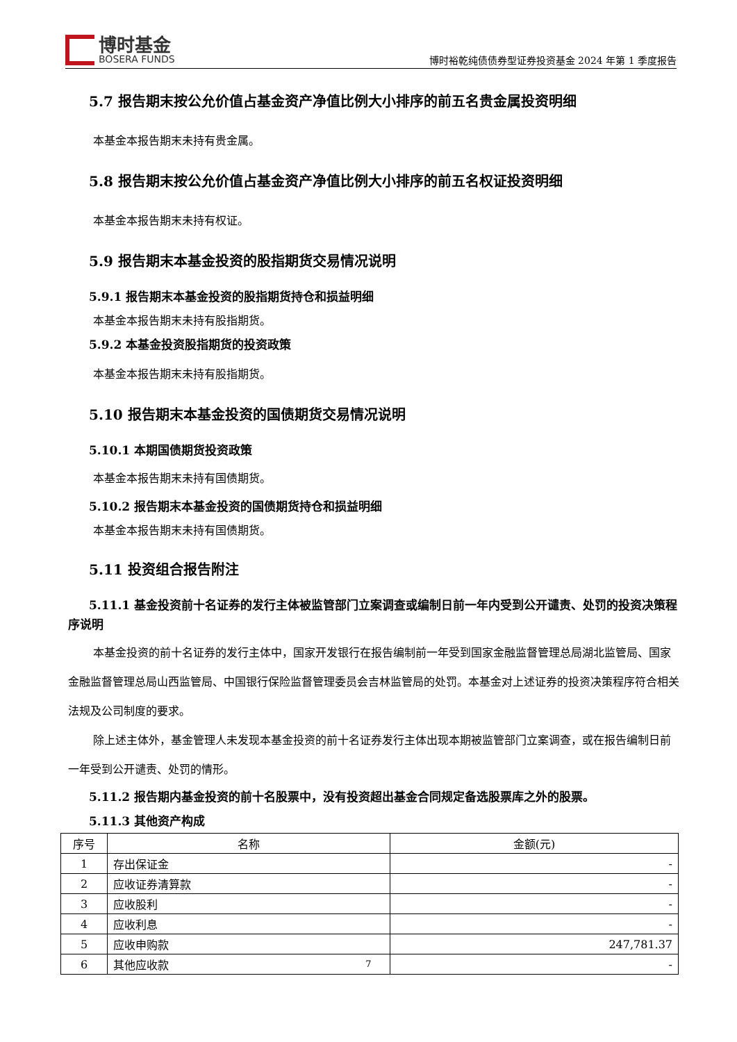博时基金
BOSERA FUNDS
博时裕乾纯债债券型证券投资基金 2024 年第 1 季度报告
5.7 报告期末按公允价值占基金资产净值比例大小排序的前五名贵金属投资明细
本基金本报告期末未持有贵金属。
5.8 报告期末按公允价值占基金资产净值比例大小排序的前五名权证投资明细
本基金本报告期末未持有权证。
5.9 报告期末本基金投资的股指期货交易情况说明
5.9.1 报告期末本基金投资的股指期货持仓和损益明细
本基金本报告期末未持有股指期货。
5.9.2 本基金投资股指期货的投资政策
本基金本报告期末未持有股指期货。
5.10 报告期末本基金投资的国债期货交易情况说明
5.10.1 本期国债期货投资政策
本基金本报告期末未持有国债期货。
5.10.2 报告期末本基金投资的国债期货持仓和损益明细
本基金本报告期末未持有国债期货。
5.11 投资组合报告附注
5.11.1 基金投资前十名证券的发行主体被监管部门立案调查或编制日前一年内受到公开谴责、处罚的投资决策程序说明
本基金投资的前十名证券的发行主体中，国家开发银行在报告编制前一年受到国家金融监督管理总局湖北监管局、国家金融监督管理总局山西监管局、中国银行保险监督管理委员会吉林监管局的处罚。本基金对上述证券的投资决策程序符合相关法规及公司制度的要求。
除上述主体外，基金管理人未发现本基金投资的前十名证券发行主体出现本期被监管部门立案调查，或在报告编制日前一年受到公开谴责、处罚的情形。
5.11.2 报告期内基金投资的前十名股票中，没有投资超出基金合同规定备选股票库之外的股票。
5.11.3 其他资产构成
| 序号 | 名称 | 金额(元) |
| --- | --- | --- |
| 1 | 存出保证金 | - |
| 2 | 应收证券清算款 | - |
| 3 | 应收股利 | - |
| 4 | 应收利息 | - |
| 5 | 应收申购款 | 247,781.37 |
| 6 | 其他应收款 | - |
7